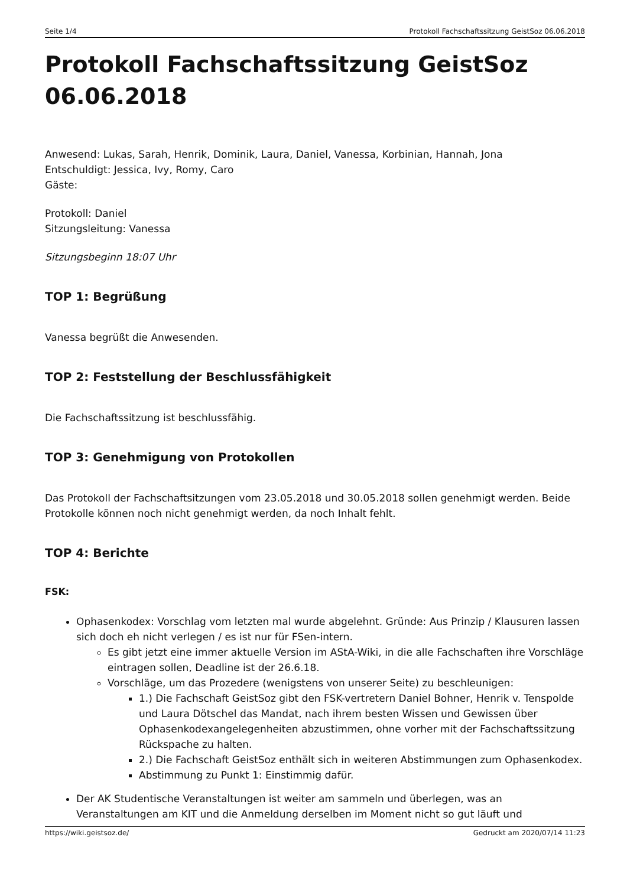Seite 1/4 Protokoll Fachschaftssitzung GeistSoz 06.06.2018
Protokoll Fachschaftssitzung GeistSoz 06.06.2018
Anwesend: Lukas, Sarah, Henrik, Dominik, Laura, Daniel, Vanessa, Korbinian, Hannah, Jona
Entschuldigt: Jessica, Ivy, Romy, Caro
Gäste:
Protokoll: Daniel
Sitzungsleitung: Vanessa
Sitzungsbeginn 18:07 Uhr
TOP 1: Begrüßung
Vanessa begrüßt die Anwesenden.
TOP 2: Feststellung der Beschlussfähigkeit
Die Fachschaftssitzung ist beschlussfähig.
TOP 3: Genehmigung von Protokollen
Das Protokoll der Fachschaftsitzungen vom 23.05.2018 und 30.05.2018 sollen genehmigt werden. Beide Protokolle können noch nicht genehmigt werden, da noch Inhalt fehlt.
TOP 4: Berichte
FSK:
Ophasenkodex: Vorschlag vom letzten mal wurde abgelehnt. Gründe: Aus Prinzip / Klausuren lassen sich doch eh nicht verlegen / es ist nur für FSen-intern.
Es gibt jetzt eine immer aktuelle Version im AStA-Wiki, in die alle Fachschaften ihre Vorschläge eintragen sollen, Deadline ist der 26.6.18.
Vorschläge, um das Prozedere (wenigstens von unserer Seite) zu beschleunigen:
1.) Die Fachschaft GeistSoz gibt den FSK-vertretern Daniel Bohner, Henrik v. Tenspolde und Laura Dötschel das Mandat, nach ihrem besten Wissen und Gewissen über Ophasenkodexangelegenheiten abzustimmen, ohne vorher mit der Fachschaftssitzung Rückspache zu halten.
2.) Die Fachschaft GeistSoz enthält sich in weiteren Abstimmungen zum Ophasenkodex.
Abstimmung zu Punkt 1: Einstimmig dafür.
Der AK Studentische Veranstaltungen ist weiter am sammeln und überlegen, was an Veranstaltungen am KIT und die Anmeldung derselben im Moment nicht so gut läuft und
https://wiki.geistsoz.de/ Gedruckt am 2020/07/14 11:23